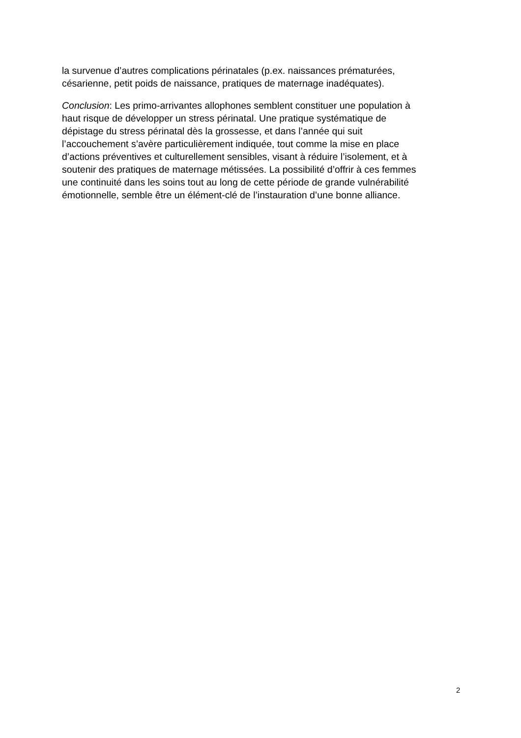la survenue d’autres complications périnatales (p.ex. naissances prématurées,
césarienne, petit poids de naissance, pratiques de maternage inadéquates).
Conclusion: Les primo-arrivantes allophones semblent constituer une population à
haut risque de développer un stress périnatal. Une pratique systématique de
dépistage du stress périnatal dès la grossesse, et dans l’année qui suit
l’accouchement s’avère particulièrement indiquée, tout comme la mise en place
d’actions préventives et culturellement sensibles, visant à réduire l’isolement, et à
soutenir des pratiques de maternage métissées. La possibilité d’offrir à ces femmes
une continuité dans les soins tout au long de cette période de grande vulnérabilité
émotionnelle, semble être un élément-clé de l’instauration d’une bonne alliance.
2